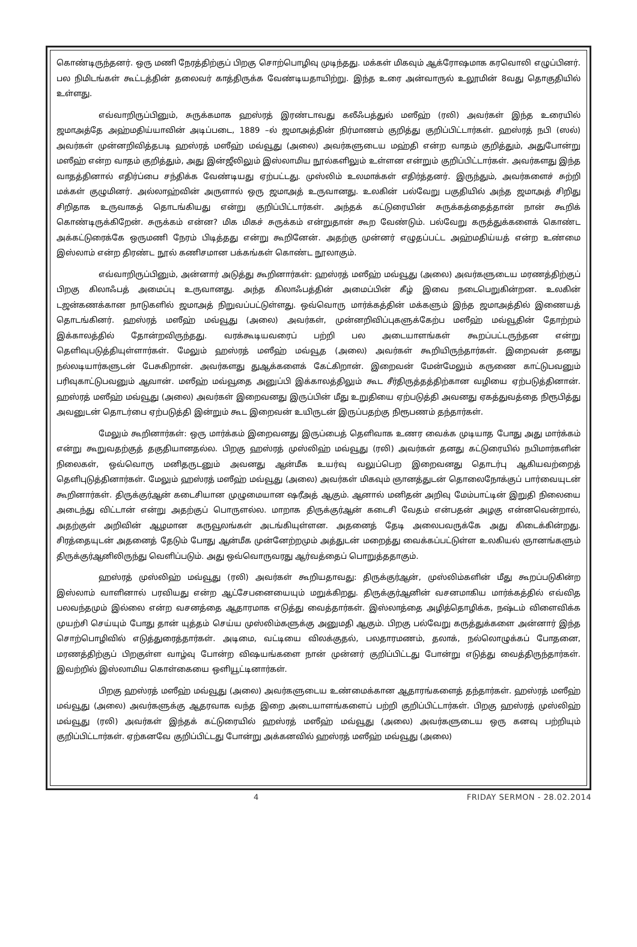கொண்டிருந்தனர். ஒரு மணி நேரத்திற்குப் பிறகு சொற்பொழிவு முடிந்தது. மக்கள் மிகவும் ஆக்ரோஷமாக கரவொலி எழுப்பினர். பல நிமிடங்கள் கூட்டத்தின் தலைவர் காத்திருக்க வேண்டியதாயிற்று. இந்த உரை அன்வாருல் உலூமின் 8வது தொகுதியில் உள்ளது.
எவ்வாறிருப்பினும், சுருக்கமாக ஹஸ்ரத் இரண்டாவது கலீஃபத்துல் மஸீஹ் (ரலி) அவர்கள் இந்த உரையில் ஜமாஅத்தே அஹ்மதிய்யாவின் அடிப்படை, 1889 –ல் ஜமாஅத்தின் நிர்மாணம் குறித்து குறிப்பிட்டார்கள். ஹஸ்ரத் நபி (ஸல்) அவர்கள் முன்னறிவித்தபடி ஹஸ்ரத் மஸீஹ் மவ்வூது (அலை) அவர்களுடைய மஹ்தி என்ற வாதம் குறித்தும், அதுபோன்று மஸீஹ் என்ற வாதம் குறித்தும், அது இன்ஜீலிலும் இஸ்லாமிய நூல்களிலும் உள்ளன என்றும் குறிப்பிட்டார்கள். அவர்களது இந்த வாதத்தினால் எதிர்ப்பை சந்திக்க வேண்டியது ஏற்பட்டது. முஸ்லிம் உலமாக்கள் எதிர்த்தனர். இருந்தும், அவர்களைச் சுற்றி மக்கள் குழுமினர். அல்லாஹ்வின் அருளால் ஒரு ஜமாஅத் உருவானது. உலகின் பல்வேறு பகுதியில் அந்த ஜமாஅத் சிறிது சிறிதாக உருவாகத் தொடங்கியது என்று குறிப்பிட்டார்கள். அந்தக் கட்டுரையின் சுருக்கத்தைத்தான் நான் கூறிக் கொண்டிருக்கிறேன். சுருக்கம் என்ன? மிக மிகச் சுருக்கம் என்றுதான் கூற வேண்டும். பல்வேறு கருத்துக்களைக் கொண்ட அக்கட்டுரைக்கே ஒருமணி நேரம் பிடித்தது என்று கூறினேன். அதற்கு முன்னர் எழுதப்பட்ட அஹ்மதிய்யத் என்ற உண்மை இஸ்லாம் என்ற திரண்ட நூல் கணிசமான பக்கங்கள் கொண்ட நூலாகும்.
எவ்வாறிருப்பினும், அன்னார் அடுத்து கூறினார்கள்: ஹஸ்ரத் மஸீஹ் மவ்வூது (அலை) அவர்களுடைய மரணத்திற்குப் பிறகு கிலாஃபத் அமைப்பு உருவானது. அந்த கிலாஃபத்தின் அமைப்பின் கீழ் இவை நடைபெறுகின்றன. உலகின் டஜன்கணக்கான நாடுகளில் ஜமாஅத் நிறுவப்பட்டுள்ளது. ஒவ்வொரு மார்க்கத்தின் மக்களும் இந்த ஜமாஅத்தில் இணையத் தொடங்கினர். ஹஸ்ரத் மஸீஹ் மவ்வூது (அலை) அவர்கள், முன்னறிவிப்புகளுக்கேற்ப மஸீஹ் மவ்வூதின் தோற்றம் இக்காலத்தில் தோன்றவிருந்தது. வரக்கூடியவரைப் பற்றி பல அடையாளங்கள் கூறப்பட்டருந்தன என்று தெளிவுபடுத்தியுள்ளார்கள். மேலும் ஹஸ்ரத் மஸீஹ் மவ்வூத (அலை) அவர்கள் கூறியிருந்தார்கள். இறைவன் தனது நல்லடியார்களுடன் பேசுகிறான். அவர்களது துஆக்களைக் கேட்கிறான். இறைவன் மேன்மேலும் கருணை காட்டுபவனும் பரிவுகாட்டுபவனும் ஆவான். மஸீஹ் மவ்வூதை அனுப்பி இக்காலத்திலும் கூட சீர்திருத்தத்திற்கான வழியை ஏற்படுத்தினான். ஹஸ்ரத் மஸீஹ் மவ்வூது (அலை) அவர்கள் இறைவனது இருப்பின் மீது உறுதியை ஏற்படுத்தி அவனது ஏகத்துவத்தை நிரூபித்து அவனுடன் தொடர்பை ஏற்படுத்தி இன்றும் கூட இறைவன் உயிருடன் இருப்பதற்கு நிரூபணம் தந்தார்கள்.
மேலும் கூறினார்கள்: ஒரு மார்க்கம் இறைவனது இருப்பைத் தெளிவாக உணர வைக்க முடியாத போது அது மார்க்கம் என்று கூறுவதற்குத் தகுதியானதல்ல. பிறகு ஹஸ்ரத் முஸ்லிஹ் மவ்வூது (ரலி) அவர்கள் தனது கட்டுரையில் நபிமார்களின் நிலைகள், ஒவ்வொரு மனிதருடனும் அவனது ஆன்மீக உயர்வு வலுப்பெற இறைவனது தொடர்பு ஆகியவற்றைத் தெளிபுடுத்தினார்கள். மேலும் ஹஸ்ரத் மஸீஹ் மவ்வூது (அலை) அவர்கள் மிகவும் ஞானத்துடன் தொலைநோக்குப் பார்வையுடன் கூறினார்கள். திருக்குர்ஆன் கடைசியான முழுமையான ஷரீஅத் ஆகும். ஆனால் மனிதன் அறிவு மேம்பாட்டின் இறுதி நிலையை அடைந்து விட்டான் என்று அதற்குப் பொருளல்ல. மாறாக திருக்குர்ஆன் கடைசி வேதம் என்பதன் அழகு என்னவென்றால், அதற்குள் அறிவின் ஆழமான கருவூலங்கள் அடங்கியுள்ளன. அதனைத் தேடி அலைபவருக்கே அது கிடைக்கின்றது. சிரத்தையுடன் அதனைத் தேடும் போது ஆன்மீக முன்னேற்றமும் அத்துடன் மறைத்து வைக்கப்பட்டுள்ள உலகியல் ஞானங்களும் திருக்குர்ஆனிலிருந்து வெளிப்படும். அது ஒவ்வொருவரது ஆர்வத்தைப் பொறுத்ததாகும்.
ஹஸ்ரத் முஸ்லிஹ் மவ்வூது (ரலி) அவர்கள் கூறியதாவது: திருக்குர்ஆன், முஸ்லிம்களின் மீது கூறப்படுகின்ற இஸ்லாம் வாளினால் பரவியது என்ற ஆட்சேபனையையும் மறுக்கிறது. திருக்குர்ஆனின் வசனமாகிய மார்க்கத்தில் எவ்வித பலவந்தமும் இல்லை என்ற வசனத்தை ஆதாரமாக எடுத்து வைத்தார்கள். இஸ்லாத்தை அழித்தொழிக்க, நஷ்டம் விளைவிக்க முயற்சி செய்யும் போது தான் யுத்தம் செய்ய முஸ்லிம்களுக்கு அனுமதி ஆகும். பிறகு பல்வேறு கருத்துக்களை அன்னார் இந்த சொற்பொழிவில் எடுத்துரைத்தார்கள். அடிமை, வட்டியை விலக்குதல், பலதாரமணம், தலாக், நல்லொழுக்கப் போதனை, மரணத்திற்குப் பிறகுள்ள வாழ்வு போன்ற விஷயங்களை நான் முன்னர் குறிப்பிட்டது போன்று எடுத்து வைத்திருந்தார்கள். இவற்றில் இஸ்லாமிய கொள்கையை ஒளியூட்டினார்கள்.
பிறகு ஹஸ்ரத் மஸீஹ் மவ்வூது (அலை) அவர்களுடைய உண்மைக்கான ஆதாரங்களைத் தந்தார்கள். ஹஸ்ரத் மஸீஹ் மவ்வூது (அலை) அவர்களுக்கு ஆதரவாக வந்த இறை அடையாளங்களைப் பற்றி குறிப்பிட்டார்கள். பிறகு ஹஸ்ரத் முஸ்லிஹ் மவ்வூது (ரலி) அவர்கள் இந்தக் கட்டுரையில் ஹஸ்ரத் மஸீஹ் மவ்வூது (அலை) அவர்களுடைய ஒரு கனவு பற்றியும் குறிப்பிட்டார்கள். ஏற்கனவே குறிப்பிட்டது போன்று அக்கனவில் ஹஸ்ரத் மஸீஹ் மவ்வூது (அலை)
4 FRIDAY SERMON - 28.02.2014